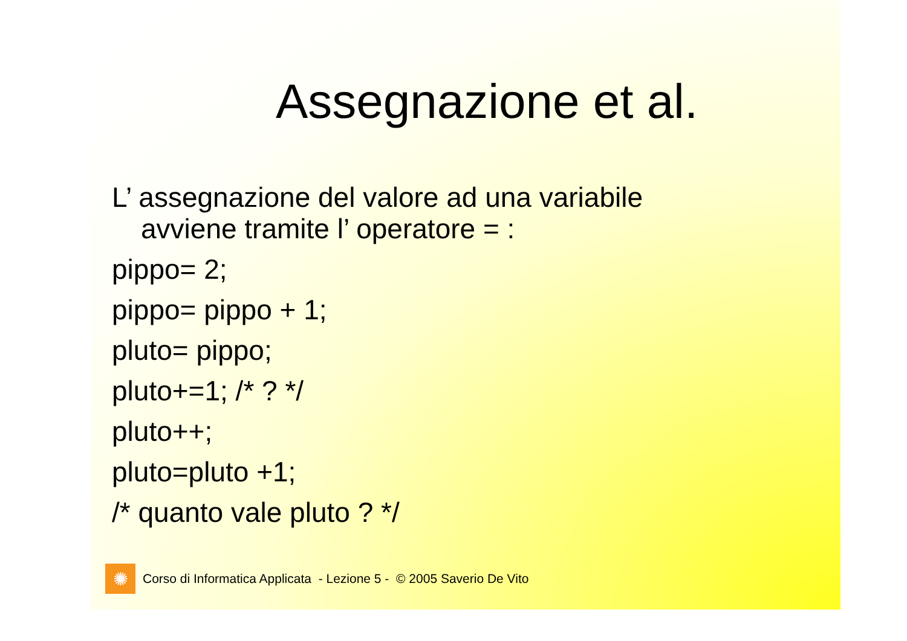Assegnazione et al.
L’ assegnazione del valore ad una variabile
avviene tramite l’ operatore = :
pippo= 2;
pippo= pippo + 1;
pluto= pippo;
pluto+=1; /* ? */
pluto++;
pluto=pluto +1;
/* quanto vale pluto ? */
✺
Corso di Informatica Applicata - Lezione 5 - © 2005 Saverio De Vito